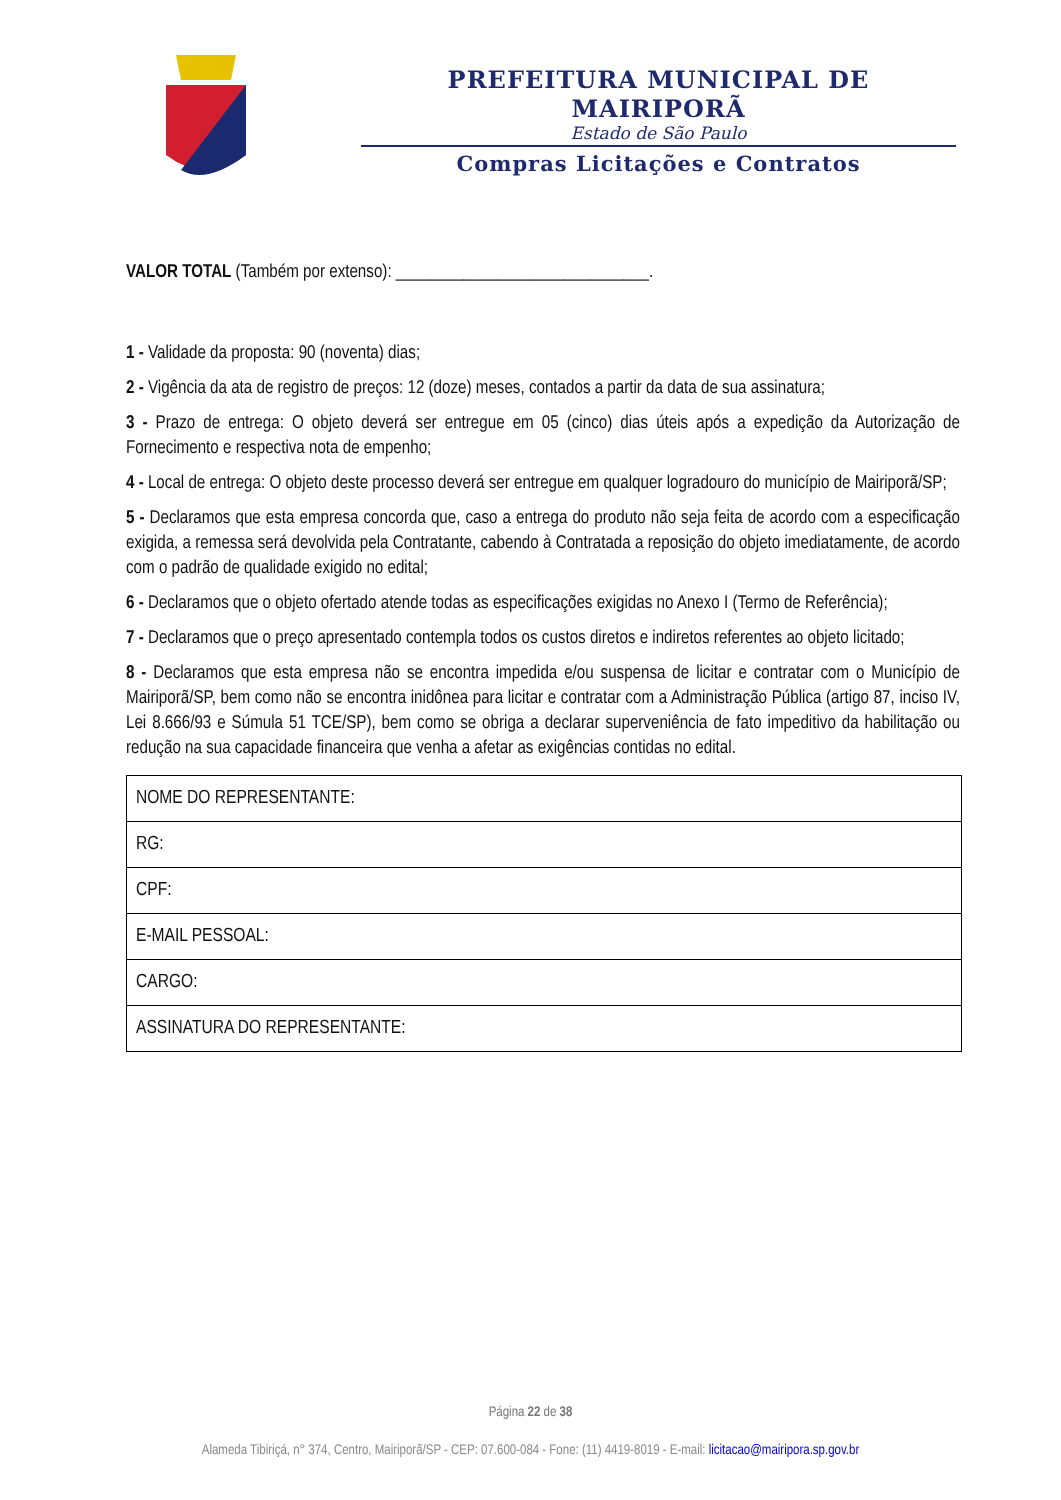PREFEITURA MUNICIPAL DE MAIRIPORÃ
Estado de São Paulo
Compras Licitações e Contratos
VALOR TOTAL (Também por extenso): ______________________________.
1 - Validade da proposta: 90 (noventa) dias;
2 - Vigência da ata de registro de preços: 12 (doze) meses, contados a partir da data de sua assinatura;
3 - Prazo de entrega: O objeto deverá ser entregue em 05 (cinco) dias úteis após a expedição da Autorização de Fornecimento e respectiva nota de empenho;
4 - Local de entrega: O objeto deste processo deverá ser entregue em qualquer logradouro do município de Mairiporã/SP;
5 - Declaramos que esta empresa concorda que, caso a entrega do produto não seja feita de acordo com a especificação exigida, a remessa será devolvida pela Contratante, cabendo à Contratada a reposição do objeto imediatamente, de acordo com o padrão de qualidade exigido no edital;
6 - Declaramos que o objeto ofertado atende todas as especificações exigidas no Anexo I (Termo de Referência);
7 - Declaramos que o preço apresentado contempla todos os custos diretos e indiretos referentes ao objeto licitado;
8 - Declaramos que esta empresa não se encontra impedida e/ou suspensa de licitar e contratar com o Município de Mairiporã/SP, bem como não se encontra inidônea para licitar e contratar com a Administração Pública (artigo 87, inciso IV, Lei 8.666/93 e Súmula 51 TCE/SP), bem como se obriga a declarar superveniência de fato impeditivo da habilitação ou redução na sua capacidade financeira que venha a afetar as exigências contidas no edital.
| NOME DO REPRESENTANTE: |
| RG: |
| CPF: |
| E-MAIL PESSOAL: |
| CARGO: |
| ASSINATURA DO REPRESENTANTE: |
Página 22 de 38
Alameda Tibiriçá, n° 374, Centro, Mairiporã/SP - CEP: 07.600-084 - Fone: (11) 4419-8019 - E-mail: licitacao@mairipora.sp.gov.br